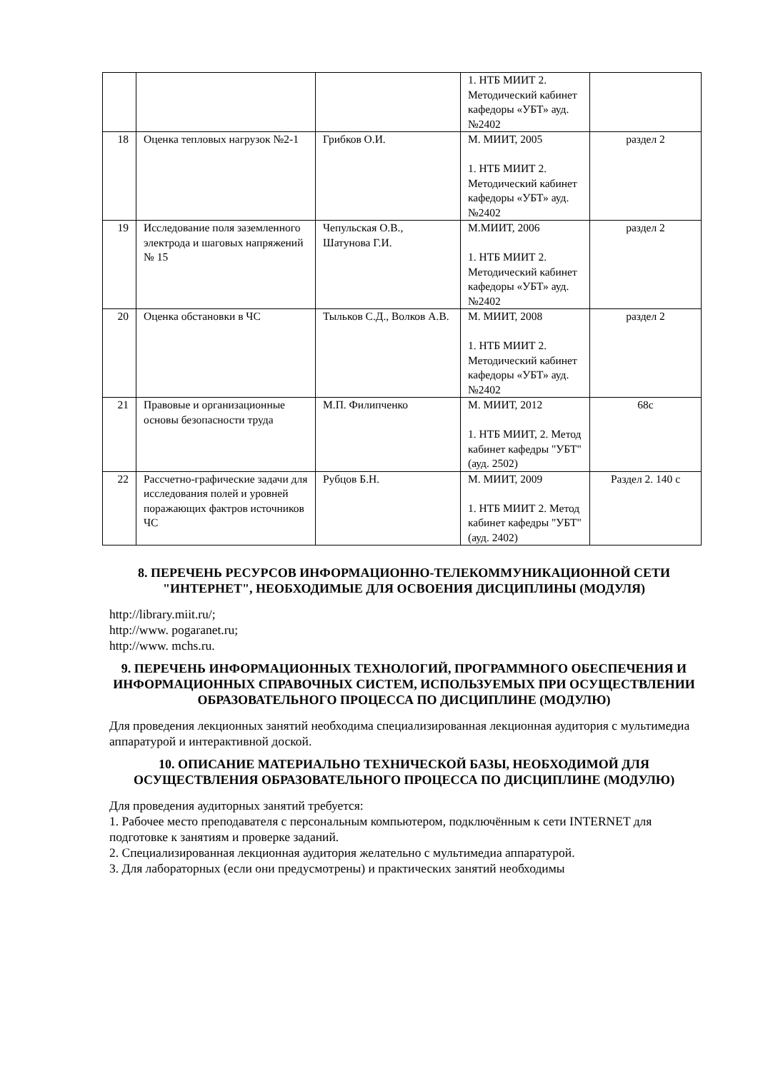| | | | 1. НТБ МИИТ 2. Методический кабинет кафедоры «УБТ» ауд.№2402 | |
| 18 | Оценка тепловых нагрузок №2-1 | Грибков О.И. | М. МИИТ, 2005 1. НТБ МИИТ 2. Методический кабинет кафедоры «УБТ» ауд.№2402 | раздел 2 |
| 19 | Исследование поля заземленного электрода и шаговых напряжений № 15 | Чепульская О.В., Шатунова Г.И. | М.МИИТ, 2006 1. НТБ МИИТ 2. Методический кабинет кафедоры «УБТ» ауд.№2402 | раздел 2 |
| 20 | Оценка обстановки в ЧС | Тыльков С.Д., Волков А.В. | М. МИИТ, 2008 1. НТБ МИИТ 2. Методический кабинет кафедоры «УБТ» ауд.№2402 | раздел 2 |
| 21 | Правовые и организационные основы безопасности труда | М.П. Филипченко | М. МИИТ, 2012 1. НТБ МИИТ, 2. Метод кабинет кафедры "УБТ"(ауд. 2502) | 68с |
| 22 | Рассчетно-графические задачи для исследования полей и уровней поражающих фактров источников ЧС | Рубцов Б.Н. | М. МИИТ, 2009 1. НТБ МИИТ 2. Метод кабинет кафедры "УБТ" (ауд. 2402) | Раздел 2. 140 с |
8. ПЕРЕЧЕНЬ РЕСУРСОВ ИНФОРМАЦИОННО-ТЕЛЕКОММУНИКАЦИОННОЙ СЕТИ "ИНТЕРНЕТ", НЕОБХОДИМЫЕ ДЛЯ ОСВОЕНИЯ ДИСЦИПЛИНЫ (МОДУЛЯ)
http://library.miit.ru/;
http://www. pogaranet.ru;
http://www. mchs.ru.
9. ПЕРЕЧЕНЬ ИНФОРМАЦИОННЫХ ТЕХНОЛОГИЙ, ПРОГРАММНОГО ОБЕСПЕЧЕНИЯ И ИНФОРМАЦИОННЫХ СПРАВОЧНЫХ СИСТЕМ, ИСПОЛЬЗУЕМЫХ ПРИ ОСУЩЕСТВЛЕНИИ ОБРАЗОВАТЕЛЬНОГО ПРОЦЕССА ПО ДИСЦИПЛИНЕ (МОДУЛЮ)
Для проведения лекционных занятий необходима специализированная лекционная аудитория с мультимедиа аппаратурой и интерактивной доской.
10. ОПИСАНИЕ МАТЕРИАЛЬНО ТЕХНИЧЕСКОЙ БАЗЫ, НЕОБХОДИМОЙ ДЛЯ ОСУЩЕСТВЛЕНИЯ ОБРАЗОВАТЕЛЬНОГО ПРОЦЕССА ПО ДИСЦИПЛИНЕ (МОДУЛЮ)
Для проведения аудиторных занятий требуется:
1. Рабочее место преподавателя с персональным компьютером, подключённым к сети INTERNET для подготовке к занятиям и проверке заданий.
2. Специализированная лекционная аудитория желательно с мультимедиа аппаратурой.
3. Для лабораторных (если они предусмотрены) и практических занятий необходимы